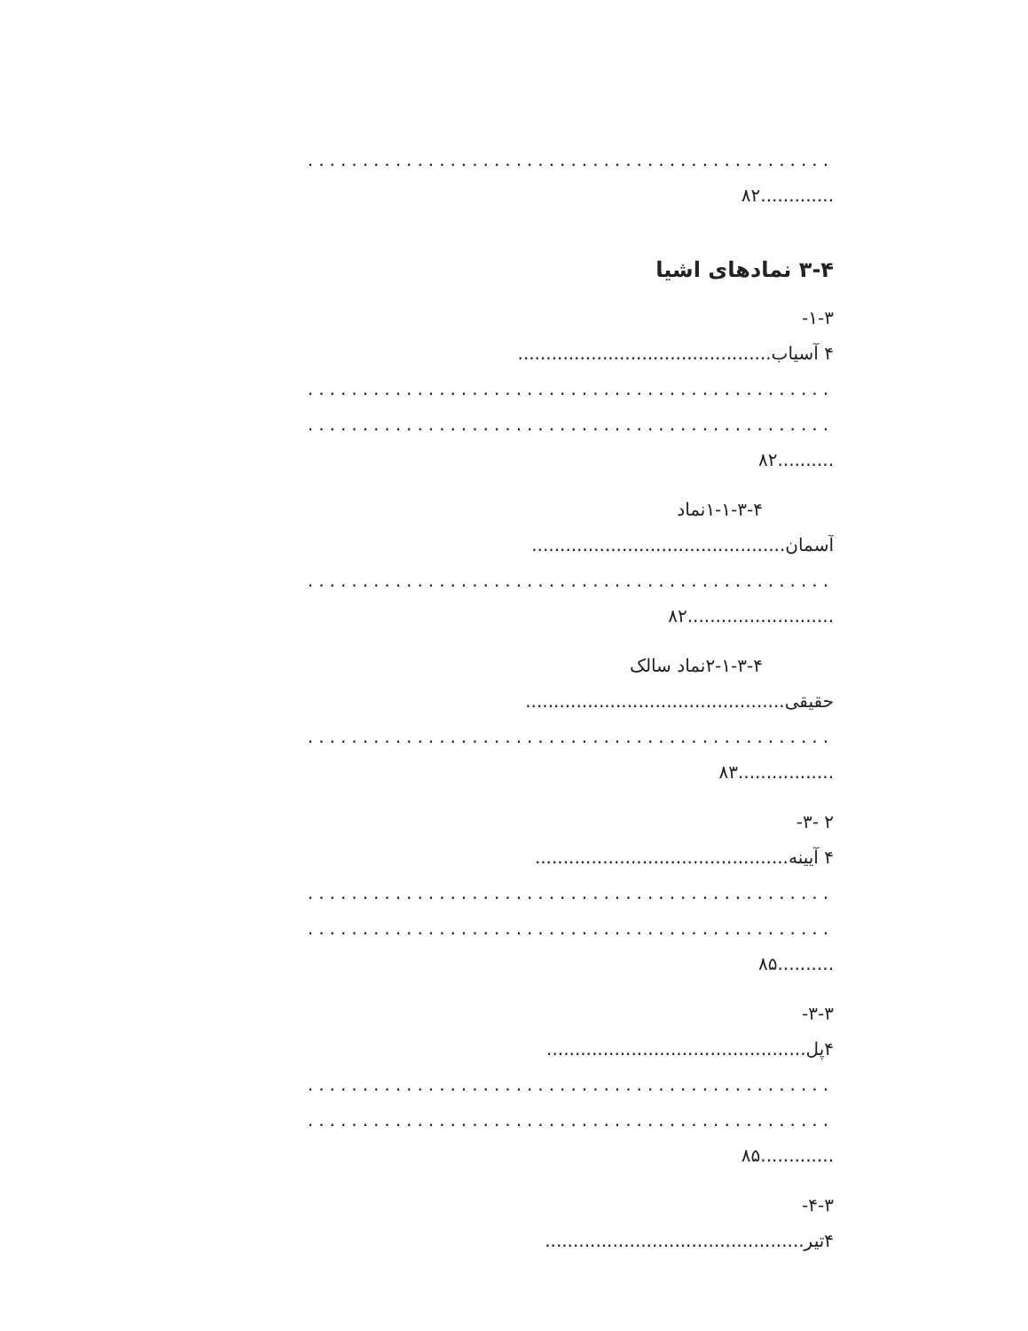................................................
.............۸۲
۳-۴ نمادهای اشیا
۱-۳-
۴ آسیاب.............................................
................................................
................................................
..........۸۲
۱-۱-۳-۴نماد
آسمان.............................................
................................................
..........................۸۲
۲-۱-۳-۴نماد سالک
حقیقی..............................................
................................................
.................۸۳
۲ -۳-
۴ آیینه.............................................
................................................
................................................
..........۸۵
۳-۳-
۴پل..............................................
................................................
................................................
.............۸۵
۴-۳-
۴تیر..............................................